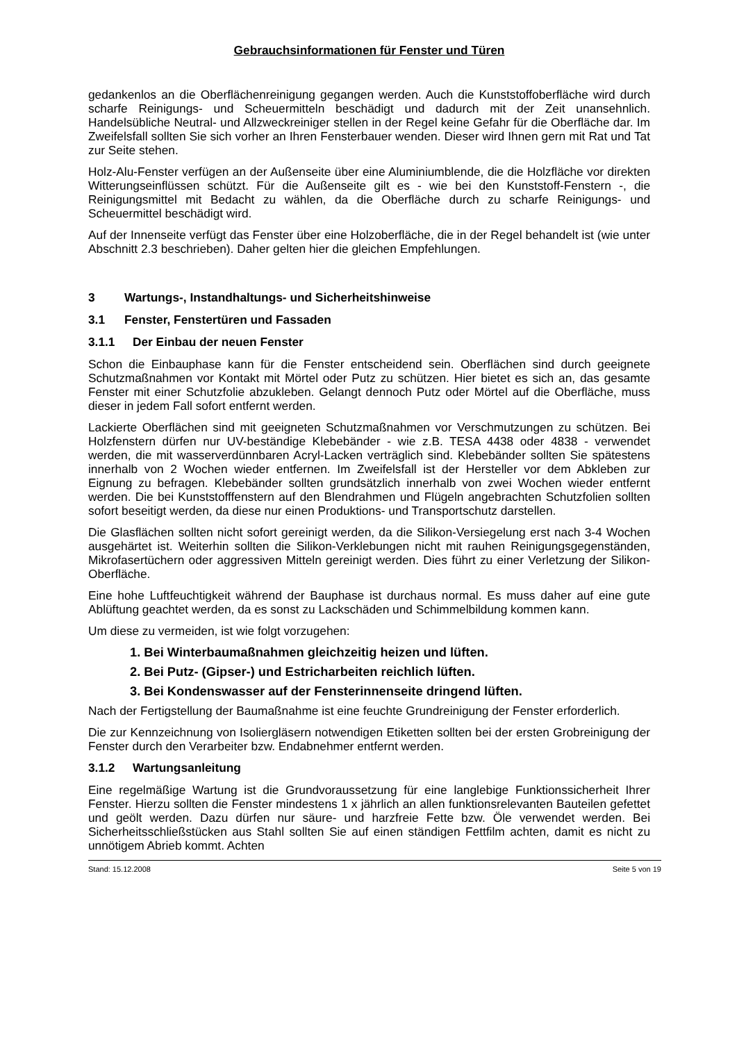Gebrauchsinformationen für Fenster und Türen
gedankenlos an die Oberflächenreinigung gegangen werden. Auch die Kunststoffoberfläche wird durch scharfe Reinigungs- und Scheuermitteln beschädigt und dadurch mit der Zeit unansehnlich. Handelsübliche Neutral- und Allzweckreiniger stellen in der Regel keine Gefahr für die Oberfläche dar. Im Zweifelsfall sollten Sie sich vorher an Ihren Fensterbauer wenden. Dieser wird Ihnen gern mit Rat und Tat zur Seite stehen.
Holz-Alu-Fenster verfügen an der Außenseite über eine Aluminiumblende, die die Holzfläche vor direkten Witterungseinflüssen schützt. Für die Außenseite gilt es - wie bei den Kunststoff-Fenstern -, die Reinigungsmittel mit Bedacht zu wählen, da die Oberfläche durch zu scharfe Reinigungs- und Scheuermittel beschädigt wird.
Auf der Innenseite verfügt das Fenster über eine Holzoberfläche, die in der Regel behandelt ist (wie unter Abschnitt 2.3 beschrieben). Daher gelten hier die gleichen Empfehlungen.
3 Wartungs-, Instandhaltungs- und Sicherheitshinweise
3.1 Fenster, Fenstertüren und Fassaden
3.1.1 Der Einbau der neuen Fenster
Schon die Einbauphase kann für die Fenster entscheidend sein. Oberflächen sind durch geeignete Schutzmaßnahmen vor Kontakt mit Mörtel oder Putz zu schützen. Hier bietet es sich an, das gesamte Fenster mit einer Schutzfolie abzukleben. Gelangt dennoch Putz oder Mörtel auf die Oberfläche, muss dieser in jedem Fall sofort entfernt werden.
Lackierte Oberflächen sind mit geeigneten Schutzmaßnahmen vor Verschmutzungen zu schützen. Bei Holzfenstern dürfen nur UV-beständige Klebebänder - wie z.B. TESA 4438 oder 4838 - verwendet werden, die mit wasserverdünnbaren Acryl-Lacken verträglich sind. Klebebänder sollten Sie spätestens innerhalb von 2 Wochen wieder entfernen. Im Zweifelsfall ist der Hersteller vor dem Abkleben zur Eignung zu befragen. Klebebänder sollten grundsätzlich innerhalb von zwei Wochen wieder entfernt werden. Die bei Kunststofffenstern auf den Blendrahmen und Flügeln angebrachten Schutzfolien sollten sofort beseitigt werden, da diese nur einen Produktions- und Transportschutz darstellen.
Die Glasflächen sollten nicht sofort gereinigt werden, da die Silikon-Versiegelung erst nach 3-4 Wochen ausgehärtet ist. Weiterhin sollten die Silikon-Verklebungen nicht mit rauhen Reinigungsgegenständen, Mikrofasertüchern oder aggressiven Mitteln gereinigt werden. Dies führt zu einer Verletzung der Silikon-Oberfläche.
Eine hohe Luftfeuchtigkeit während der Bauphase ist durchaus normal. Es muss daher auf eine gute Ablüftung geachtet werden, da es sonst zu Lackschäden und Schimmelbildung kommen kann.
Um diese zu vermeiden, ist wie folgt vorzugehen:
1. Bei Winterbaumaßnahmen gleichzeitig heizen und lüften.
2. Bei Putz- (Gipser-) und Estricharbeiten reichlich lüften.
3. Bei Kondenswasser auf der Fensterinnenseite dringend lüften.
Nach der Fertigstellung der Baumaßnahme ist eine feuchte Grundreinigung der Fenster erforderlich.
Die zur Kennzeichnung von Isoliergläsern notwendigen Etiketten sollten bei der ersten Grobreinigung der Fenster durch den Verarbeiter bzw. Endabnehmer entfernt werden.
3.1.2 Wartungsanleitung
Eine regelmäßige Wartung ist die Grundvoraussetzung für eine langlebige Funktionssicherheit Ihrer Fenster. Hierzu sollten die Fenster mindestens 1 x jährlich an allen funktionsrelevanten Bauteilen gefettet und geölt werden. Dazu dürfen nur säure- und harzfreie Fette bzw. Öle verwendet werden. Bei Sicherheitsschließstücken aus Stahl sollten Sie auf einen ständigen Fettfilm achten, damit es nicht zu unnötigem Abrieb kommt. Achten
Stand: 15.12.2008 Seite 5 von 19